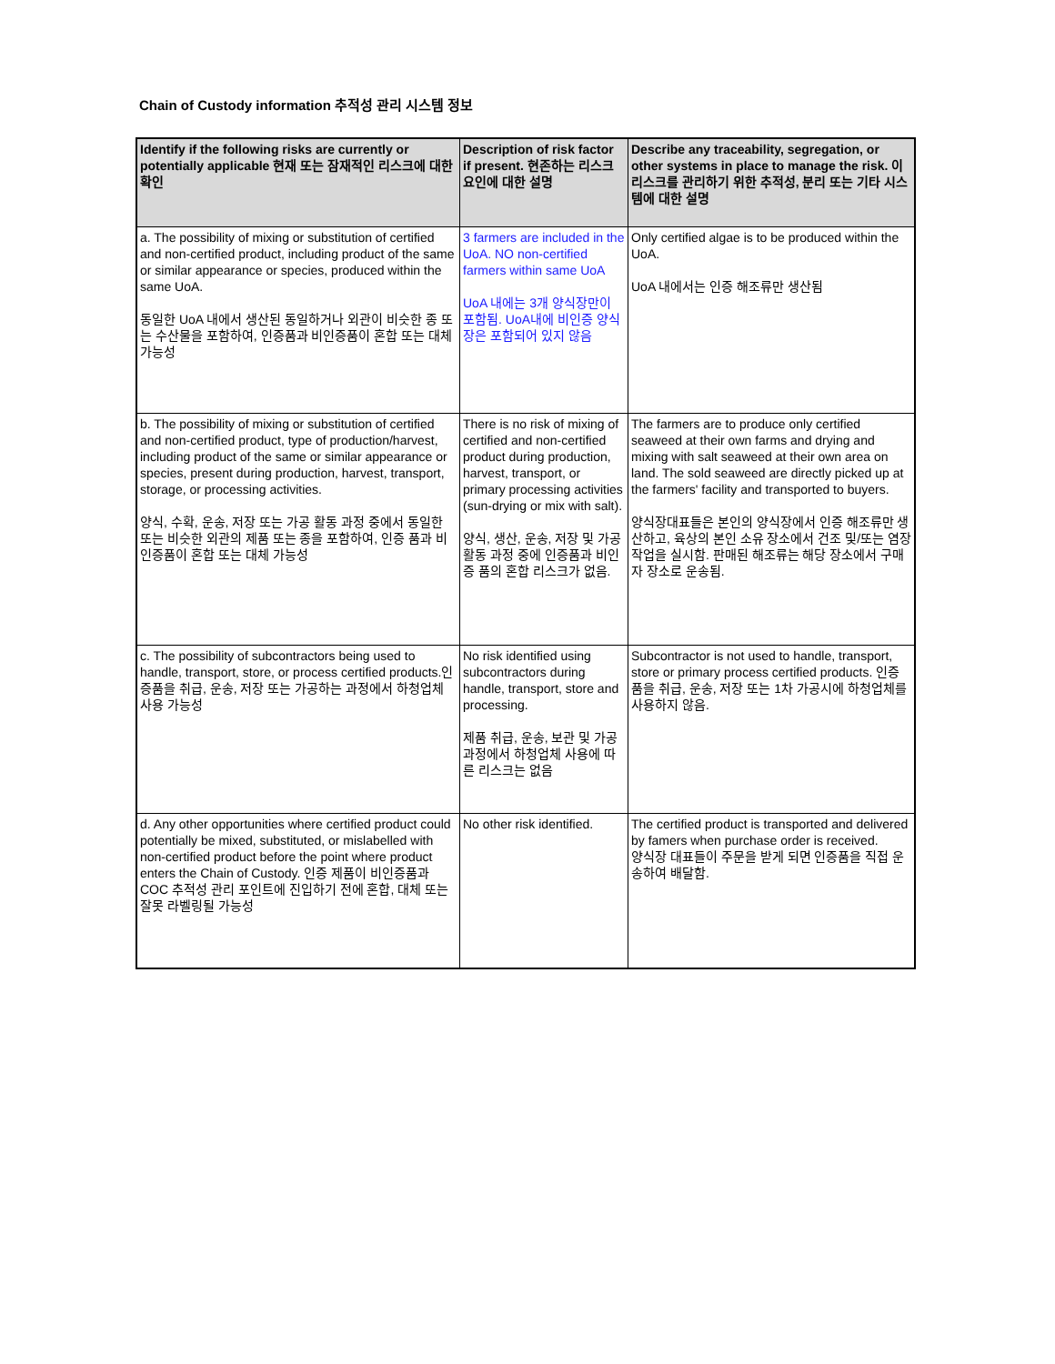Chain of Custody information 추적성 관리 시스템 정보
| Identify if the following risks are currently or potentially applicable 현재 또는 잠재적인 리스크에 대한 확인 | Description of risk factor if present. 현존하는 리스크요인에 대한 설명 | Describe any traceability, segregation, or other systems in place to manage the risk. 이 리스크를 관리하기 위한 추적성, 분리 또는 기타 시스템에 대한 설명 |
| --- | --- | --- |
| a. The possibility of mixing or substitution of certified and non-certified product, including product of the same or similar appearance or species, produced within the same UoA. 동일한 UoA 내에서 생산된 동일하거나 외관이 비슷한 종 또는 수산물을 포함하여, 인증품과 비인증품이 혼합 또는 대체 가능성 | 3 farmers are included in the UoA. NO non-certified farmers within same UoA UoA 내에는 3개 양식장만이 포함됨. UoA내에 비인증 양식장은 포함되어 있지 않음 | Only certified algae is to be produced within the UoA. UoA 내에서는 인증 해조류만 생산됨 |
| b. The possibility of mixing or substitution of certified and non-certified product, type of production/harvest, including product of the same or similar appearance or species, present during production, harvest, transport, storage, or processing activities. 양식, 수확, 운송, 저장 또는 가공 활동 과정 중에서 동일한 또는 비슷한 외관의 제품 또는 종을 포함하여, 인증 품과 비인증품이 혼합 또는 대체 가능성 | There is no risk of mixing of certified and non-certified product during production, harvest, transport, or primary processing activities (sun-drying or mix with salt). 양식, 생산, 운송, 저장 및 가공 활동 과정 중에 인증품과 비인증 품의 혼합 리스크가 없음. | The farmers are to produce only certified seaweed at their own farms and drying and mixing with salt seaweed at their own area on land. The sold seaweed are directly picked up at the farmers' facility and transported to buyers. 양식장대표들은 본인의 양식장에서 인증 해조류만 생산하고, 육상의 본인 소유 장소에서 건조 및/또는 염장 작업을 실시함. 판매된 해조류는 해당 장소에서 구매자 장소로 운송됨. |
| c. The possibility of subcontractors being used to handle, transport, store, or process certified products.인증품을 취급, 운송, 저장 또는 가공하는 과정에서 하청업체 사용 가능성 | No risk identified using subcontractors during handle, transport, store and processing. 제품 취급, 운송, 보관 및 가공 과정에서 하청업체 사용에 따른 리스크는 없음 | Subcontractor is not used to handle, transport, store or primary process certified products. 인증품을 취급, 운송, 저장 또는 1차 가공시에 하청업체를 사용하지 않음. |
| d. Any other opportunities where certified product could potentially be mixed, substituted, or mislabelled with non-certified product before the point where product enters the Chain of Custody. 인증 제품이 비인증품과 COC 추적성 관리 포인트에 진입하기 전에 혼합, 대체 또는 잘못 라벨링될 가능성 | No other risk identified. | The certified product is transported and delivered by famers when purchase order is received. 양식장 대표들이 주문을 받게 되면 인증품을 직접 운송하여 배달함. |